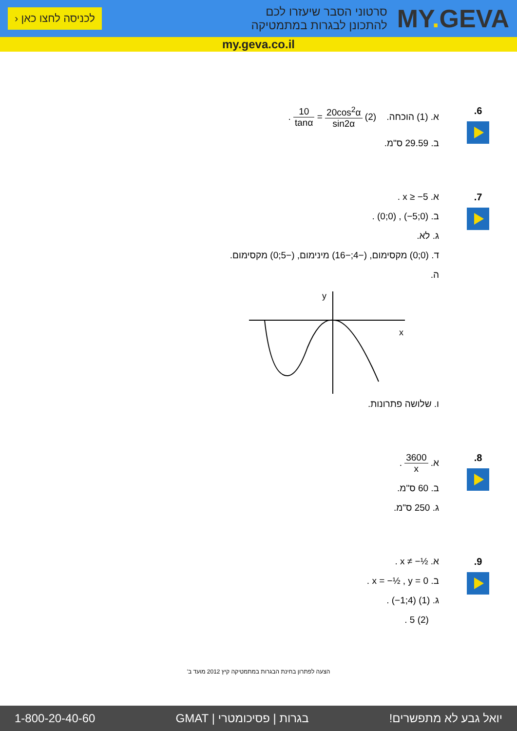MY. GEVA
סרטוני הסבר שיעזרו לכם
להתכונן לבגרות במתמטיקה
לכניסה לחצו כאן ‹
my.geva.co.il
6. א. (1) הוכחה. (2) 20cos<sup>2</sup>α sin2α = 10 tanα .
ב. 29.59 ס"מ.
7. א. x ≥ −5 .
ב. (0;0) , (−5;0) .
ג. לא.
ד. (0;0) מקסימום, (−4;−16) מינימום, (−5;0) מקסימום.
ה.
y
x
ו. שלושה פתרונות.
8. א. 3600 x .
ב. 60 ס"מ.
ג. 250 ס"מ.
9. א. x ≠ −½ .
ב. x = −½ , y = 0 .
ג. (1) (−1;4) .
(2) 5 .
הצעה לפתרון בחינת הבגרות במתמטיקה קיץ 2012 מועד ב'
יואל גבע לא מתפשרים! בגרות | פסיכומטרי | GMAT 1-800-20-40-60